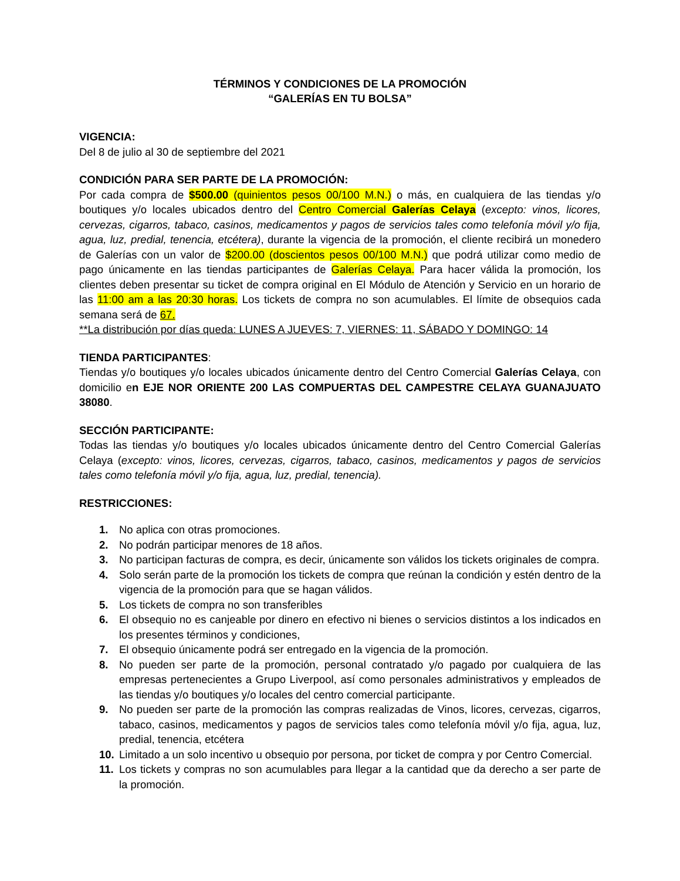TÉRMINOS Y CONDICIONES DE LA PROMOCIÓN
“GALERÍAS EN TU BOLSA”
VIGENCIA:
Del 8 de julio al 30 de septiembre del 2021
CONDICIÓN PARA SER PARTE DE LA PROMOCIÓN:
Por cada compra de $500.00 (quinientos pesos 00/100 M.N.) o más, en cualquiera de las tiendas y/o boutiques y/o locales ubicados dentro del Centro Comercial Galerías Celaya (excepto: vinos, licores, cervezas, cigarros, tabaco, casinos, medicamentos y pagos de servicios tales como telefonía móvil y/o fija, agua, luz, predial, tenencia, etcétera), durante la vigencia de la promoción, el cliente recibirá un monedero de Galerías con un valor de $200.00 (doscientos pesos 00/100 M.N.) que podrá utilizar como medio de pago únicamente en las tiendas participantes de Galerías Celaya. Para hacer válida la promoción, los clientes deben presentar su ticket de compra original en El Módulo de Atención y Servicio en un horario de las 11:00 am a las 20:30 horas. Los tickets de compra no son acumulables. El límite de obsequios cada semana será de 67.
**La distribución por días queda: LUNES A JUEVES: 7, VIERNES: 11, SÁBADO Y DOMINGO: 14
TIENDA PARTICIPANTES:
Tiendas y/o boutiques y/o locales ubicados únicamente dentro del Centro Comercial Galerías Celaya, con domicilio en EJE NOR ORIENTE 200 LAS COMPUERTAS DEL CAMPESTRE CELAYA GUANAJUATO 38080.
SECCIÓN PARTICIPANTE:
Todas las tiendas y/o boutiques y/o locales ubicados únicamente dentro del Centro Comercial Galerías Celaya (excepto: vinos, licores, cervezas, cigarros, tabaco, casinos, medicamentos y pagos de servicios tales como telefonía móvil y/o fija, agua, luz, predial, tenencia).
RESTRICCIONES:
1. No aplica con otras promociones.
2. No podrán participar menores de 18 años.
3. No participan facturas de compra, es decir, únicamente son válidos los tickets originales de compra.
4. Solo serán parte de la promoción los tickets de compra que reúnan la condición y estén dentro de la vigencia de la promoción para que se hagan válidos.
5. Los tickets de compra no son transferibles
6. El obsequio no es canjeable por dinero en efectivo ni bienes o servicios distintos a los indicados en los presentes términos y condiciones,
7. El obsequio únicamente podrá ser entregado en la vigencia de la promoción.
8. No pueden ser parte de la promoción, personal contratado y/o pagado por cualquiera de las empresas pertenecientes a Grupo Liverpool, así como personales administrativos y empleados de las tiendas y/o boutiques y/o locales del centro comercial participante.
9. No pueden ser parte de la promoción las compras realizadas de Vinos, licores, cervezas, cigarros, tabaco, casinos, medicamentos y pagos de servicios tales como telefonía móvil y/o fija, agua, luz, predial, tenencia, etcétera
10. Limitado a un solo incentivo u obsequio por persona, por ticket de compra y por Centro Comercial.
11. Los tickets y compras no son acumulables para llegar a la cantidad que da derecho a ser parte de la promoción.